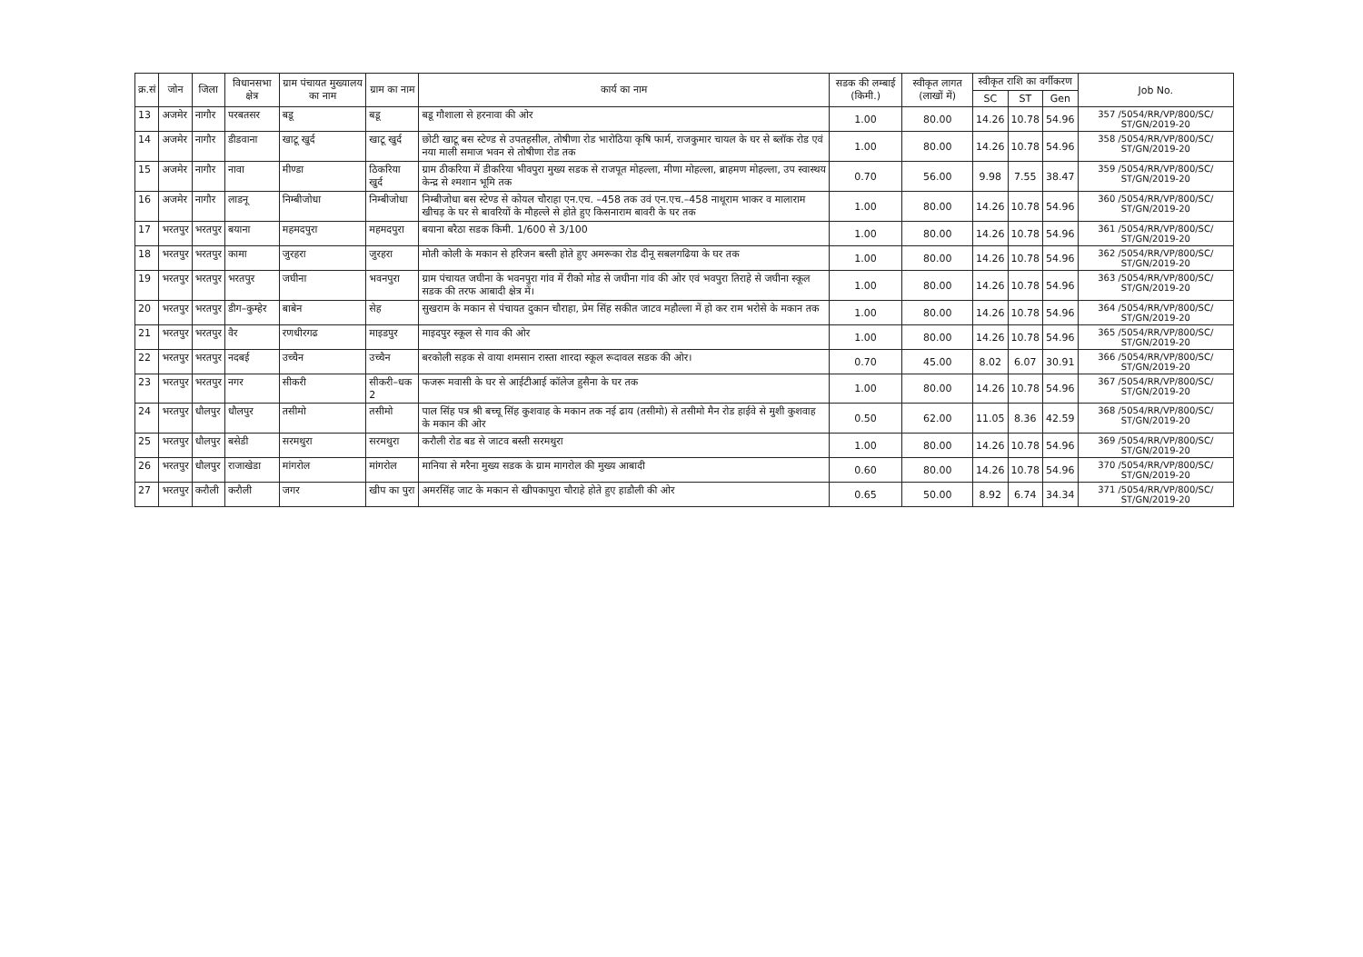| क्र.सं | जोन | जिला | विधानसभा क्षेत्र | ग्राम पंचायत मुख्यालय का नाम | ग्राम का नाम | कार्य का नाम | सडक की लम्बाई (किमी.) | स्वीकृत लागत (लाखों में) | स्वीकृत राशि का वर्गीकरण | | | Job No. |
| --- | --- | --- | --- | --- | --- | --- | --- | --- | --- | --- | --- | --- |
| | | | | | | | | | SC | ST | Gen | |
| 13 | अजमेर | नागौर | परबतसर | बडू | बडू | बडू गौशाला से हरनावा की ओर | 1.00 | 80.00 | 14.26 | 10.78 | 54.96 | 357 /5054/RR/VP/800/SC/ ST/GN/2019-20 |
| 14 | अजमेर | नागौर | डीडवाना | खाटू खुर्द | खाटू खुर्द | छोटी खाटू बस स्टेण्ड से उपतहसील, तोषीणा रोड भारोठिया कृषि फार्म, राजकुमार चायल के घर से ब्लॉक रोड एवं नया माली समाज भवन से तोषीणा रोड तक | 1.00 | 80.00 | 14.26 | 10.78 | 54.96 | 358 /5054/RR/VP/800/SC/ ST/GN/2019-20 |
| 15 | अजमेर | नागौर | नावा | मीण्डा | ठिकरिया खुर्द | ग्राम ठीकरिया में डीकरिया भीवपुरा मुख्य सडक से राजपूत मोहल्ला, मीणा मोहल्ला, ब्राहमण मोहल्ला, उप स्वास्थय केन्द्र से श्मशान भूमि तक | 0.70 | 56.00 | 9.98 | 7.55 | 38.47 | 359 /5054/RR/VP/800/SC/ ST/GN/2019-20 |
| 16 | अजमेर | नागौर | लाडनू | निम्बीजोधा | निम्बीजोधा | निम्बीजोधा बस स्टेण्ड से कोयल चौराहा एन.एच. –458 तक उवं एन.एच.–458 नाथूराम भाकर व मालाराम खीचड़ के घर से बावरियों के मौहल्ले से होते हुए किसनाराम बावरी के घर तक | 1.00 | 80.00 | 14.26 | 10.78 | 54.96 | 360 /5054/RR/VP/800/SC/ ST/GN/2019-20 |
| 17 | भरतपुर | भरतपुर | बयाना | महमदपुरा | महमदपुरा | बयाना बरैठा सडक किमी. 1/600 से 3/100 | 1.00 | 80.00 | 14.26 | 10.78 | 54.96 | 361 /5054/RR/VP/800/SC/ ST/GN/2019-20 |
| 18 | भरतपुर | भरतपुर | कामा | जुरहरा | जुरहरा | मोती कोली के मकान से हरिजन बस्ती होते हुए अमरूका रोड दीनू सबलगढिया के घर तक | 1.00 | 80.00 | 14.26 | 10.78 | 54.96 | 362 /5054/RR/VP/800/SC/ ST/GN/2019-20 |
| 19 | भरतपुर | भरतपुर | भरतपुर | जघीना | भवनपुरा | ग्राम पंचायत जघीना के भवनपुरा गांव में रीको मोड से जघीना गांव की ओर एवं भवपुरा तिराहे से जघीना स्कूल सडक की तरफ आबादी क्षेत्र में। | 1.00 | 80.00 | 14.26 | 10.78 | 54.96 | 363 /5054/RR/VP/800/SC/ ST/GN/2019-20 |
| 20 | भरतपुर | भरतपुर | डीग–कुम्हेर | बाबेन | सेह | सुखराम के मकान से पंचायत दुकान चौराहा, प्रेम सिंह सकीत जाटव महौल्ला में हो कर राम भरोसे के मकान तक | 1.00 | 80.00 | 14.26 | 10.78 | 54.96 | 364 /5054/RR/VP/800/SC/ ST/GN/2019-20 |
| 21 | भरतपुर | भरतपुर | वैर | रणधीरगढ | माइडपुर | माइदपुर स्कूल से गाव की ओर | 1.00 | 80.00 | 14.26 | 10.78 | 54.96 | 365 /5054/RR/VP/800/SC/ ST/GN/2019-20 |
| 22 | भरतपुर | भरतपुर | नदबई | उच्चैन | उच्चैन | बरकोली सड़क से वाया शमसान रास्ता शारदा स्कूल रूदावल सडक की ओर। | 0.70 | 45.00 | 8.02 | 6.07 | 30.91 | 366 /5054/RR/VP/800/SC/ ST/GN/2019-20 |
| 23 | भरतपुर | भरतपुर | नगर | सीकरी | सीकरी–धक 2 | फजरू मवासी के घर से आईटीआई कॉलेज हुसैना के घर तक | 1.00 | 80.00 | 14.26 | 10.78 | 54.96 | 367 /5054/RR/VP/800/SC/ ST/GN/2019-20 |
| 24 | भरतपुर | धौलपुर | धौलपुर | तसीमो | तसीमो | पाल सिंह पत्र श्री बच्चू सिंह कुशवाह के मकान तक नई ढाय (तसीमो) से तसीमो मैन रोड हाईवे से मुशी कुशवाह के मकान की ओर | 0.50 | 62.00 | 11.05 | 8.36 | 42.59 | 368 /5054/RR/VP/800/SC/ ST/GN/2019-20 |
| 25 | भरतपुर | धौलपुर | बसेडी | सरमथुरा | सरमथुरा | करौली रोड बड से जाटव बस्ती सरमथुरा | 1.00 | 80.00 | 14.26 | 10.78 | 54.96 | 369 /5054/RR/VP/800/SC/ ST/GN/2019-20 |
| 26 | भरतपुर | धौलपुर | राजाखेडा | मांगरोल | मांगरोल | मानिया से मरैना मुख्य सडक के ग्राम मागरोल की मुख्य आबादी | 0.60 | 80.00 | 14.26 | 10.78 | 54.96 | 370 /5054/RR/VP/800/SC/ ST/GN/2019-20 |
| 27 | भरतपुर | करौली | करौली | जगर | खीप का पुरा | अमरसिंह जाट के मकान से खीपकापुरा चौराहे होते हुए हाडौली की ओर | 0.65 | 50.00 | 8.92 | 6.74 | 34.34 | 371 /5054/RR/VP/800/SC/ ST/GN/2019-20 |